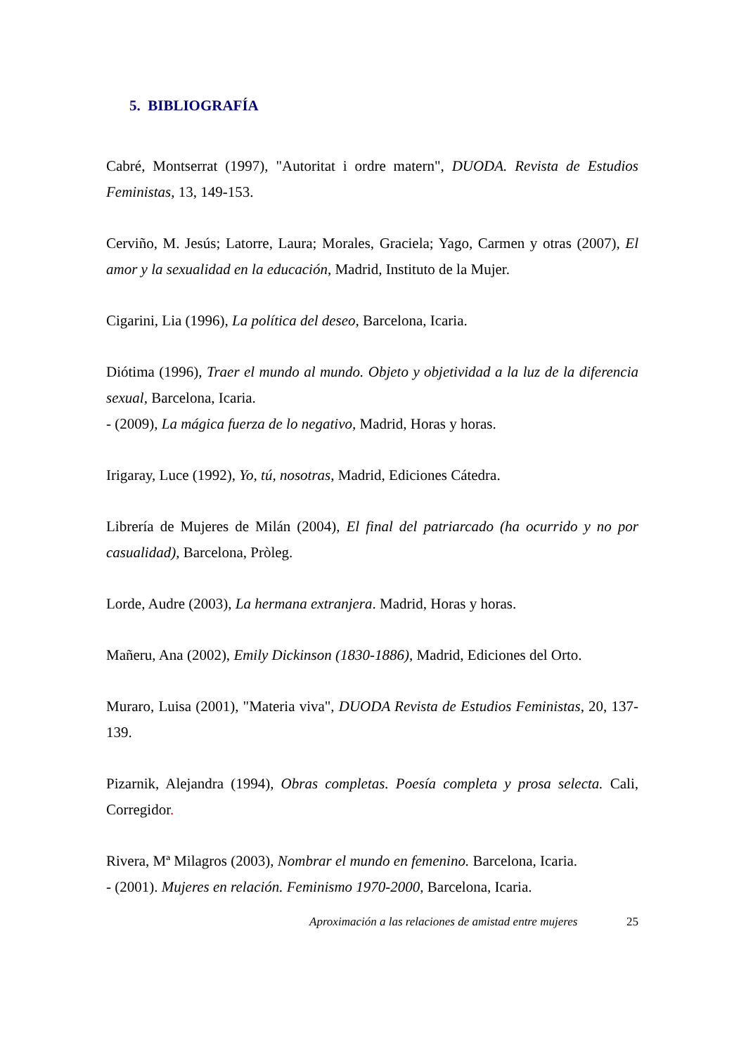5. BIBLIOGRAFÍA
Cabré, Montserrat (1997), "Autoritat i ordre matern", DUODA. Revista de Estudios Feministas, 13, 149-153.
Cerviño, M. Jesús; Latorre, Laura; Morales, Graciela; Yago, Carmen y otras (2007), El amor y la sexualidad en la educación, Madrid, Instituto de la Mujer.
Cigarini, Lia (1996), La política del deseo, Barcelona, Icaria.
Diótima (1996), Traer el mundo al mundo. Objeto y objetividad a la luz de la diferencia sexual, Barcelona, Icaria.
- (2009), La mágica fuerza de lo negativo, Madrid, Horas y horas.
Irigaray, Luce (1992), Yo, tú, nosotras, Madrid, Ediciones Cátedra.
Librería de Mujeres de Milán (2004), El final del patriarcado (ha ocurrido y no por casualidad), Barcelona, Pròleg.
Lorde, Audre (2003), La hermana extranjera. Madrid, Horas y horas.
Mañeru, Ana (2002), Emily Dickinson (1830-1886), Madrid, Ediciones del Orto.
Muraro, Luisa (2001), "Materia viva", DUODA Revista de Estudios Feministas, 20, 137-139.
Pizarnik, Alejandra (1994), Obras completas. Poesía completa y prosa selecta. Cali, Corregidor.
Rivera, Mª Milagros (2003), Nombrar el mundo en femenino. Barcelona, Icaria.
- (2001). Mujeres en relación. Feminismo 1970-2000, Barcelona, Icaria.
Aproximación a las relaciones de amistad entre mujeres 25